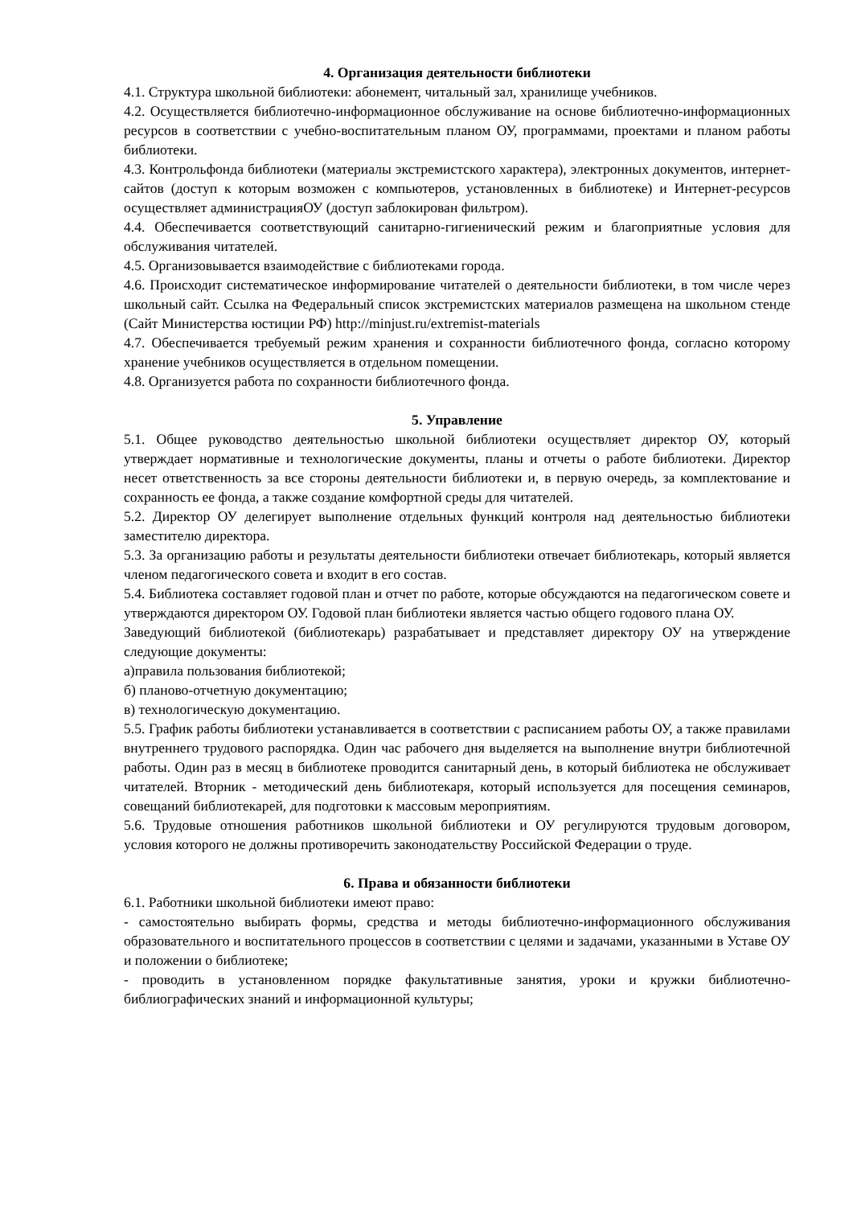4. Организация деятельности библиотеки
4.1. Структура школьной библиотеки: абонемент, читальный зал, хранилище учебников.
4.2. Осуществляется библиотечно-информационное обслуживание на основе библиотечно-информационных ресурсов в соответствии с учебно-воспитательным планом ОУ, программами, проектами и планом работы библиотеки.
4.3. Контрольфонда библиотеки (материалы экстремистского характера), электронных документов, интернет-сайтов (доступ к которым возможен с компьютеров, установленных в библиотеке) и Интернет-ресурсов осуществляет администрацияОУ (доступ заблокирован фильтром).
4.4. Обеспечивается соответствующий санитарно-гигиенический режим и благоприятные условия для обслуживания читателей.
4.5. Организовывается взаимодействие с библиотеками города.
4.6. Происходит систематическое информирование читателей о деятельности библиотеки, в том числе через школьный сайт. Ссылка на Федеральный список экстремистских материалов размещена на школьном стенде (Сайт Министерства юстиции РФ) http://minjust.ru/extremist-materials
4.7. Обеспечивается требуемый режим хранения и сохранности библиотечного фонда, согласно которому хранение учебников осуществляется в отдельном помещении.
4.8. Организуется работа по сохранности библиотечного фонда.
5. Управление
5.1. Общее руководство деятельностью школьной библиотеки осуществляет директор ОУ, который утверждает нормативные и технологические документы, планы и отчеты о работе библиотеки. Директор несет ответственность за все стороны деятельности библиотеки и, в первую очередь, за комплектование и сохранность ее фонда, а также создание комфортной среды для читателей.
5.2. Директор ОУ делегирует выполнение отдельных функций контроля над деятельностью библиотеки заместителю директора.
5.3. За организацию работы и результаты деятельности библиотеки отвечает библиотекарь, который является членом педагогического совета и входит в его состав.
5.4. Библиотека составляет годовой план и отчет по работе, которые обсуждаются на педагогическом совете и утверждаются директором ОУ. Годовой план библиотеки является частью общего годового плана ОУ.
Заведующий библиотекой (библиотекарь) разрабатывает и представляет директору ОУ на утверждение следующие документы:
а)правила пользования библиотекой;
б) планово-отчетную документацию;
в) технологическую документацию.
5.5. График работы библиотеки устанавливается в соответствии с расписанием работы ОУ, а также правилами внутреннего трудового распорядка. Один час рабочего дня выделяется на выполнение внутри библиотечной работы. Один раз в месяц в библиотеке проводится санитарный день, в который библиотека не обслуживает читателей. Вторник - методический день библиотекаря, который используется для посещения семинаров, совещаний библиотекарей, для подготовки к массовым мероприятиям.
5.6. Трудовые отношения работников школьной библиотеки и ОУ регулируются трудовым договором, условия которого не должны противоречить законодательству Российской Федерации о труде.
6. Права и обязанности библиотеки
6.1. Работники школьной библиотеки имеют право:
- самостоятельно выбирать формы, средства и методы библиотечно-информационного обслуживания образовательного и воспитательного процессов в соответствии с целями и задачами, указанными в Уставе ОУ и положении о библиотеке;
- проводить в установленном порядке факультативные занятия, уроки и кружки библиотечно-библиографических знаний и информационной культуры;